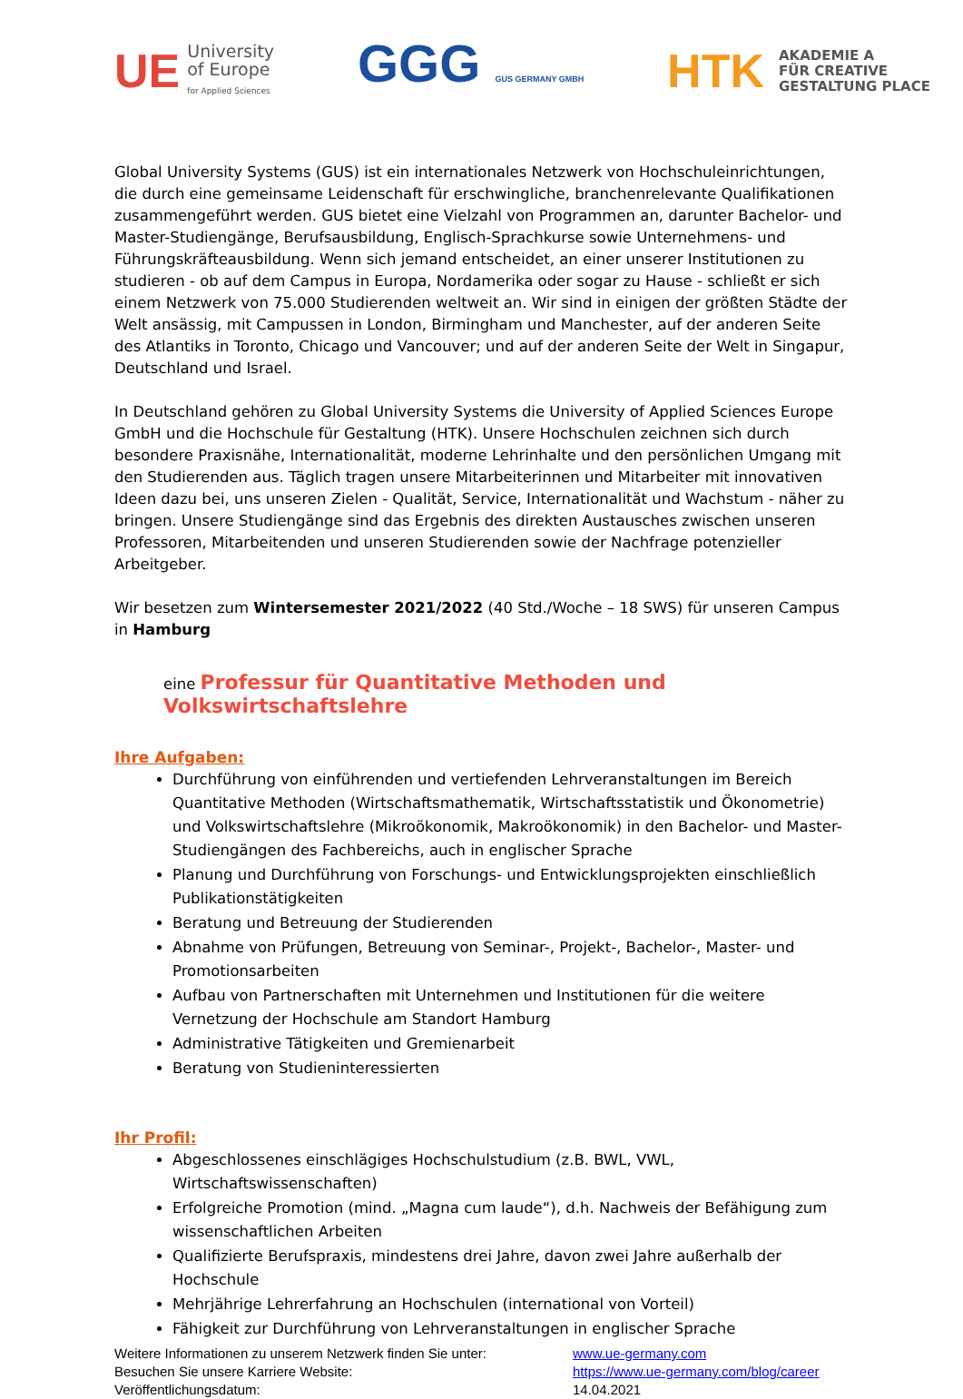UE University
of Europe
for Applied Sciences
GGG GUS GERMANY GMBH
HTK AKADEMIE A
FÜR CREATIVE
GESTALTUNG PLACE
Global University Systems (GUS) ist ein internationales Netzwerk von Hochschuleinrichtungen, die durch eine gemeinsame Leidenschaft für erschwingliche, branchenrelevante Qualifikationen zusammengeführt werden. GUS bietet eine Vielzahl von Programmen an, darunter Bachelor- und Master-Studiengänge, Berufsausbildung, Englisch-Sprachkurse sowie Unternehmens- und Führungskräfteausbildung. Wenn sich jemand entscheidet, an einer unserer Institutionen zu studieren - ob auf dem Campus in Europa, Nordamerika oder sogar zu Hause - schließt er sich einem Netzwerk von 75.000 Studierenden weltweit an. Wir sind in einigen der größten Städte der Welt ansässig, mit Campussen in London, Birmingham und Manchester, auf der anderen Seite des Atlantiks in Toronto, Chicago und Vancouver; und auf der anderen Seite der Welt in Singapur, Deutschland und Israel.
In Deutschland gehören zu Global University Systems die University of Applied Sciences Europe GmbH und die Hochschule für Gestaltung (HTK). Unsere Hochschulen zeichnen sich durch besondere Praxisnähe, Internationalität, moderne Lehrinhalte und den persönlichen Umgang mit den Studierenden aus. Täglich tragen unsere Mitarbeiterinnen und Mitarbeiter mit innovativen Ideen dazu bei, uns unseren Zielen - Qualität, Service, Internationalität und Wachstum - näher zu bringen. Unsere Studiengänge sind das Ergebnis des direkten Austausches zwischen unseren Professoren, Mitarbeitenden und unseren Studierenden sowie der Nachfrage potenzieller Arbeitgeber.
Wir besetzen zum Wintersemester 2021/2022 (40 Std./Woche – 18 SWS) für unseren Campus in Hamburg
eine Professur für Quantitative Methoden und Volkswirtschaftslehre
Ihre Aufgaben:
Durchführung von einführenden und vertiefenden Lehrveranstaltungen im Bereich Quantitative Methoden (Wirtschaftsmathematik, Wirtschaftsstatistik und Ökonometrie) und Volkswirtschaftslehre (Mikroökonomik, Makroökonomik) in den Bachelor- und Master-Studiengängen des Fachbereichs, auch in englischer Sprache
Planung und Durchführung von Forschungs- und Entwicklungsprojekten einschließlich Publikationstätigkeiten
Beratung und Betreuung der Studierenden
Abnahme von Prüfungen, Betreuung von Seminar-, Projekt-, Bachelor-, Master- und Promotionsarbeiten
Aufbau von Partnerschaften mit Unternehmen und Institutionen für die weitere Vernetzung der Hochschule am Standort Hamburg
Administrative Tätigkeiten und Gremienarbeit
Beratung von Studieninteressierten
Ihr Profil:
Abgeschlossenes einschlägiges Hochschulstudium (z.B. BWL, VWL, Wirtschaftswissenschaften)
Erfolgreiche Promotion (mind. „Magna cum laude“), d.h. Nachweis der Befähigung zum wissenschaftlichen Arbeiten
Qualifizierte Berufspraxis, mindestens drei Jahre, davon zwei Jahre außerhalb der Hochschule
Mehrjährige Lehrerfahrung an Hochschulen (international von Vorteil)
Fähigkeit zur Durchführung von Lehrveranstaltungen in englischer Sprache
Weitere Informationen zu unserem Netzwerk finden Sie unter:
www.ue-germany.com
Besuchen Sie unsere Karriere Website:
https://www.ue-germany.com/blog/career
Veröffentlichungsdatum:
14.04.2021